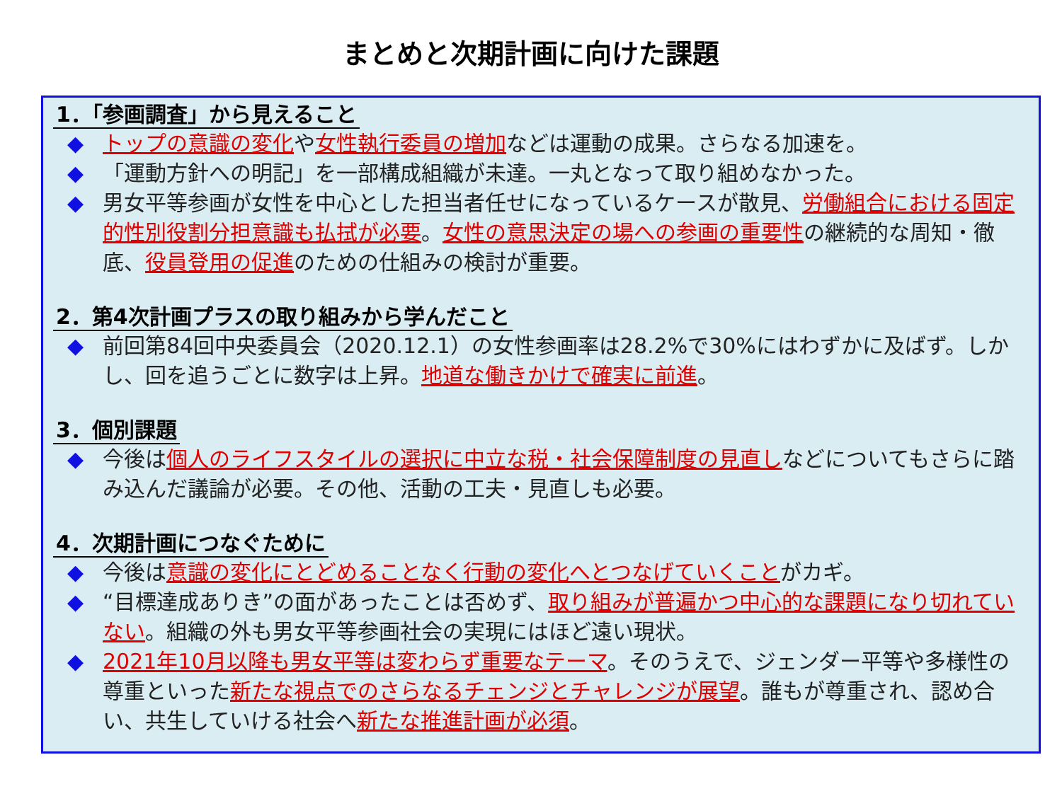まとめと次期計画に向けた課題
1．「参画調査」から見えること
◆ トップの意識の変化や女性執行委員の増加などは運動の成果。さらなる加速を。
◆ 「運動方針への明記」を一部構成組織が未達。一丸となって取り組めなかった。
◆ 男女平等参画が女性を中心とした担当者任せになっているケースが散見、労働組合における固定的性別役割分担意識も払拭が必要。女性の意思決定の場への参画の重要性の継続的な周知・徹底、役員登用の促進のための仕組みの検討が重要。
2．第4次計画プラスの取り組みから学んだこと
◆ 前回第84回中央委員会（2020.12.1）の女性参画率は28.2%で30%にはわずかに及ばず。しかし、回を追うごとに数字は上昇。地道な働きかけで確実に前進。
3．個別課題
◆ 今後は個人のライフスタイルの選択に中立な税・社会保障制度の見直しなどについてもさらに踏み込んだ議論が必要。その他、活動の工夫・見直しも必要。
4．次期計画につなぐために
◆ 今後は意識の変化にとどめることなく行動の変化へとつなげていくことがカギ。
◆ “目標達成ありき”の面があったことは否めず、取り組みが普遍かつ中心的な課題になり切れていない。組織の外も男女平等参画社会の実現にはほど遠い現状。
◆ 2021年10月以降も男女平等は変わらず重要なテーマ。そのうえで、ジェンダー平等や多様性の尊重といった新たな視点でのさらなるチェンジとチャレンジが展望。誰もが尊重され、認め合い、共生していける社会へ新たな推進計画が必須。